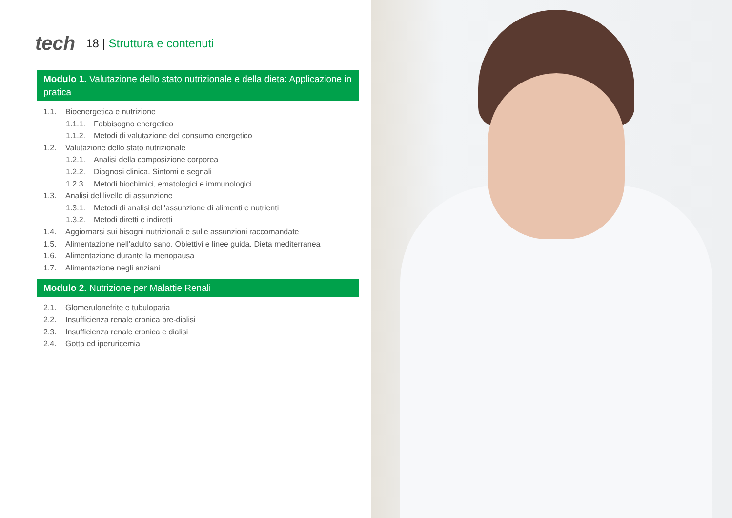tech
18 | Struttura e contenuti
Modulo 1. Valutazione dello stato nutrizionale e della dieta: Applicazione in pratica
1.1. Bioenergetica e nutrizione
1.1.1. Fabbisogno energetico
1.1.2. Metodi di valutazione del consumo energetico
1.2. Valutazione dello stato nutrizionale
1.2.1. Analisi della composizione corporea
1.2.2. Diagnosi clinica. Sintomi e segnali
1.2.3. Metodi biochimici, ematologici e immunologici
1.3. Analisi del livello di assunzione
1.3.1. Metodi di analisi dell'assunzione di alimenti e nutrienti
1.3.2. Metodi diretti e indiretti
1.4. Aggiornarsi sui bisogni nutrizionali e sulle assunzioni raccomandate
1.5. Alimentazione nell'adulto sano. Obiettivi e linee guida. Dieta mediterranea
1.6. Alimentazione durante la menopausa
1.7. Alimentazione negli anziani
Modulo 2. Nutrizione per Malattie Renali
2.1. Glomerulonefrite e tubulopatia
2.2. Insufficienza renale cronica pre-dialisi
2.3. Insufficienza renale cronica e dialisi
2.4. Gotta ed iperuricemia